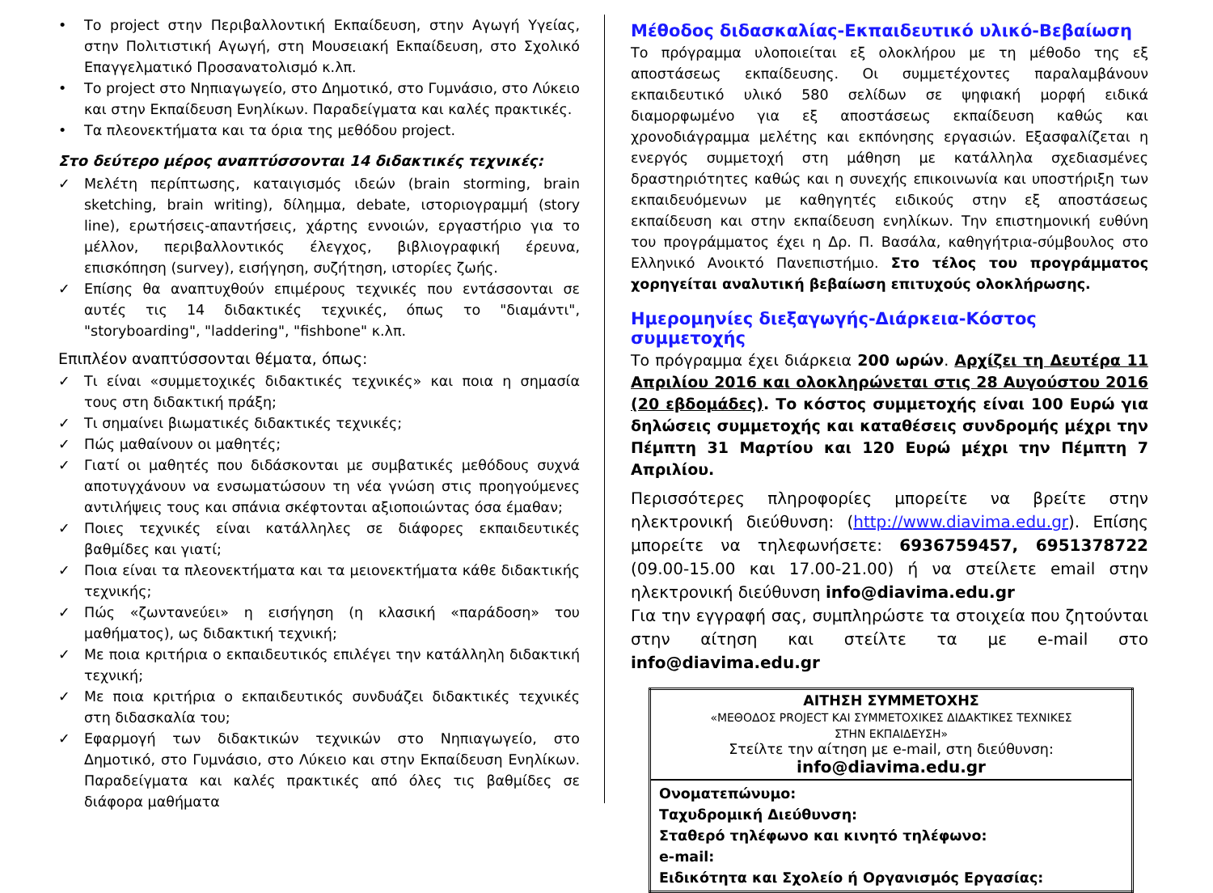• Το project στην Περιβαλλοντική Εκπαίδευση, στην Αγωγή Υγείας, στην Πολιτιστική Αγωγή, στη Μουσειακή Εκπαίδευση, στο Σχολικό Επαγγελματικό Προσανατολισμό κ.λπ.
• Το project στο Νηπιαγωγείο, στο Δημοτικό, στο Γυμνάσιο, στο Λύκειο και στην Εκπαίδευση Ενηλίκων. Παραδείγματα και καλές πρακτικές.
• Τα πλεονεκτήματα και τα όρια της μεθόδου project.
Στο δεύτερο μέρος αναπτύσσονται 14 διδακτικές τεχνικές:
✓ Μελέτη περίπτωσης, καταιγισμός ιδεών (brain storming, brain sketching, brain writing), δίλημμα, debate, ιστοριογραμμή (story line), ερωτήσεις-απαντήσεις, χάρτης εννοιών, εργαστήριο για το μέλλον, περιβαλλοντικός έλεγχος, βιβλιογραφική έρευνα, επισκόπηση (survey), εισήγηση, συζήτηση, ιστορίες ζωής.
✓ Επίσης θα αναπτυχθούν επιμέρους τεχνικές που εντάσσονται σε αυτές τις 14 διδακτικές τεχνικές, όπως το "διαμάντι", "storyboarding", "laddering", "fishbone" κ.λπ.
Επιπλέον αναπτύσσονται θέματα, όπως:
✓ Τι είναι «συμμετοχικές διδακτικές τεχνικές» και ποια η σημασία τους στη διδακτική πράξη;
✓ Τι σημαίνει βιωματικές διδακτικές τεχνικές;
✓ Πώς μαθαίνουν οι μαθητές;
✓ Γιατί οι μαθητές που διδάσκονται με συμβατικές μεθόδους συχνά αποτυγχάνουν να ενσωματώσουν τη νέα γνώση στις προηγούμενες αντιλήψεις τους και σπάνια σκέφτονται αξιοποιώντας όσα έμαθαν;
✓ Ποιες τεχνικές είναι κατάλληλες σε διάφορες εκπαιδευτικές βαθμίδες και γιατί;
✓ Ποια είναι τα πλεονεκτήματα και τα μειονεκτήματα κάθε διδακτικής τεχνικής;
✓ Πώς «ζωντανεύει» η εισήγηση (η κλασική «παράδοση» του μαθήματος), ως διδακτική τεχνική;
✓ Με ποια κριτήρια ο εκπαιδευτικός επιλέγει την κατάλληλη διδακτική τεχνική;
✓ Με ποια κριτήρια ο εκπαιδευτικός συνδυάζει διδακτικές τεχνικές στη διδασκαλία του;
✓ Εφαρμογή των διδακτικών τεχνικών στο Νηπιαγωγείο, στο Δημοτικό, στο Γυμνάσιο, στο Λύκειο και στην Εκπαίδευση Ενηλίκων. Παραδείγματα και καλές πρακτικές από όλες τις βαθμίδες σε διάφορα μαθήματα
Μέθοδος διδασκαλίας-Εκπαιδευτικό υλικό-Βεβαίωση
Το πρόγραμμα υλοποιείται εξ ολοκλήρου με τη μέθοδο της εξ αποστάσεως εκπαίδευσης. Οι συμμετέχοντες παραλαμβάνουν εκπαιδευτικό υλικό 580 σελίδων σε ψηφιακή μορφή ειδικά διαμορφωμένο για εξ αποστάσεως εκπαίδευση καθώς και χρονοδιάγραμμα μελέτης και εκπόνησης εργασιών. Εξασφαλίζεται η ενεργός συμμετοχή στη μάθηση με κατάλληλα σχεδιασμένες δραστηριότητες καθώς και η συνεχής επικοινωνία και υποστήριξη των εκπαιδευόμενων με καθηγητές ειδικούς στην εξ αποστάσεως εκπαίδευση και στην εκπαίδευση ενηλίκων. Την επιστημονική ευθύνη του προγράμματος έχει η Δρ. Π. Βασάλα, καθηγήτρια-σύμβουλος στο Ελληνικό Ανοικτό Πανεπιστήμιο. Στο τέλος του προγράμματος χορηγείται αναλυτική βεβαίωση επιτυχούς ολοκλήρωσης.
Ημερομηνίες διεξαγωγής-Διάρκεια-Κόστος συμμετοχής
Το πρόγραμμα έχει διάρκεια 200 ωρών. Αρχίζει τη Δευτέρα 11 Απριλίου 2016 και ολοκληρώνεται στις 28 Αυγούστου 2016 (20 εβδομάδες). Το κόστος συμμετοχής είναι 100 Ευρώ για δηλώσεις συμμετοχής και καταθέσεις συνδρομής μέχρι την Πέμπτη 31 Μαρτίου και 120 Ευρώ μέχρι την Πέμπτη 7 Απριλίου.
Περισσότερες πληροφορίες μπορείτε να βρείτε στην ηλεκτρονική διεύθυνση: (http://www.diavima.edu.gr). Επίσης μπορείτε να τηλεφωνήσετε: 6936759457, 6951378722 (09.00-15.00 και 17.00-21.00) ή να στείλετε email στην ηλεκτρονική διεύθυνση info@diavima.edu.gr
Για την εγγραφή σας, συμπληρώστε τα στοιχεία που ζητούνται στην αίτηση και στείλτε τα με e-mail στο info@diavima.edu.gr
| ΑΙΤΗΣΗ ΣΥΜΜΕΤΟΧΗΣ «ΜΕΘΟΔΟΣ PROJECT ΚΑΙ ΣΥΜΜΕΤΟΧΙΚΕΣ ΔΙΔΑΚΤΙΚΕΣ ΤΕΧΝΙΚΕΣ ΣΤΗΝ ΕΚΠΑΙΔΕΥΣΗ» Στείλτε την αίτηση με e-mail, στη διεύθυνση: info@diavima.edu.gr |
| Ονοματεπώνυμο: Ταχυδρομική Διεύθυνση: Σταθερό τηλέφωνο και κινητό τηλέφωνο: e-mail: Ειδικότητα και Σχολείο ή Οργανισμός Εργασίας: |